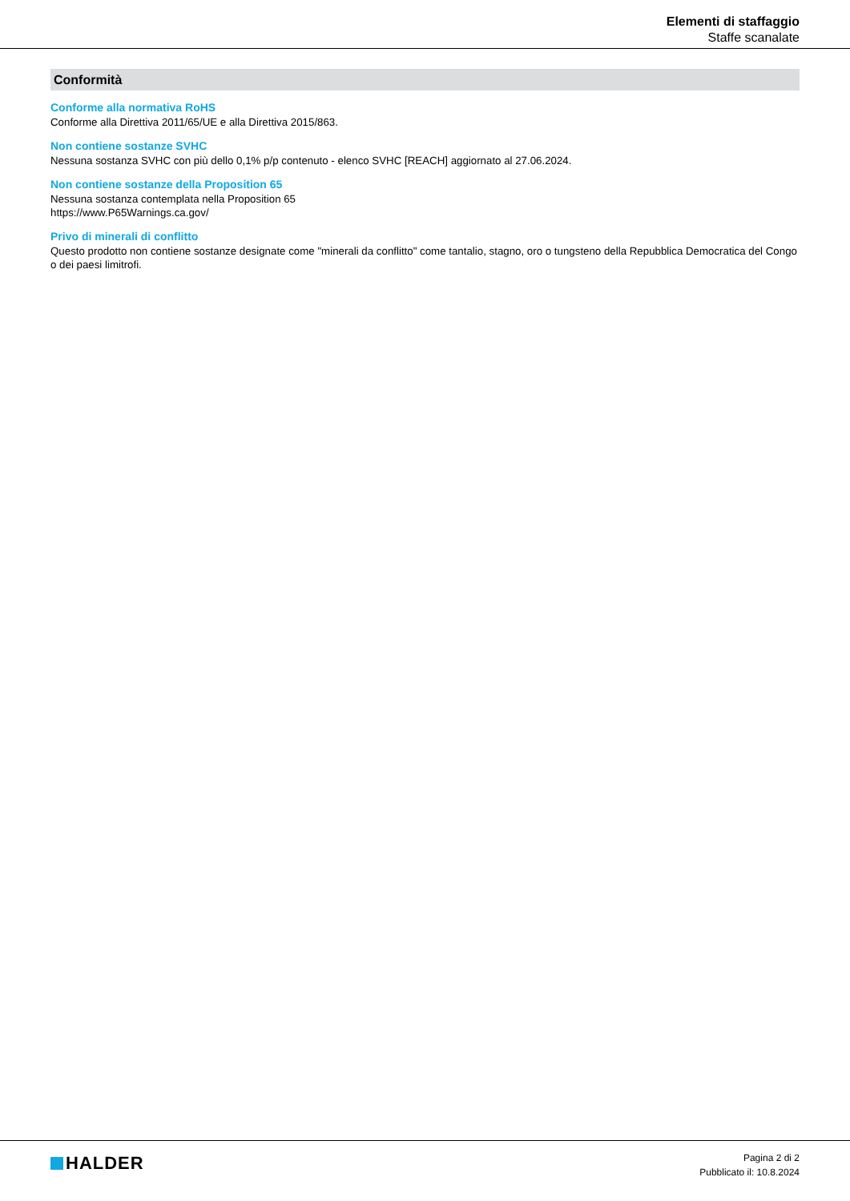Elementi di staffaggio
Staffe scanalate
Conformità
Conforme alla normativa RoHS
Conforme alla Direttiva 2011/65/UE e alla Direttiva 2015/863.
Non contiene sostanze SVHC
Nessuna sostanza SVHC con più dello 0,1% p/p contenuto - elenco SVHC [REACH] aggiornato al 27.06.2024.
Non contiene sostanze della Proposition 65
Nessuna sostanza contemplata nella Proposition 65
https://www.P65Warnings.ca.gov/
Privo di minerali di conflitto
Questo prodotto non contiene sostanze designate come "minerali da conflitto" come tantalio, stagno, oro o tungsteno della Repubblica Democratica del Congo o dei paesi limitrofi.
HALDER
Pagina 2 di 2
Pubblicato il: 10.8.2024